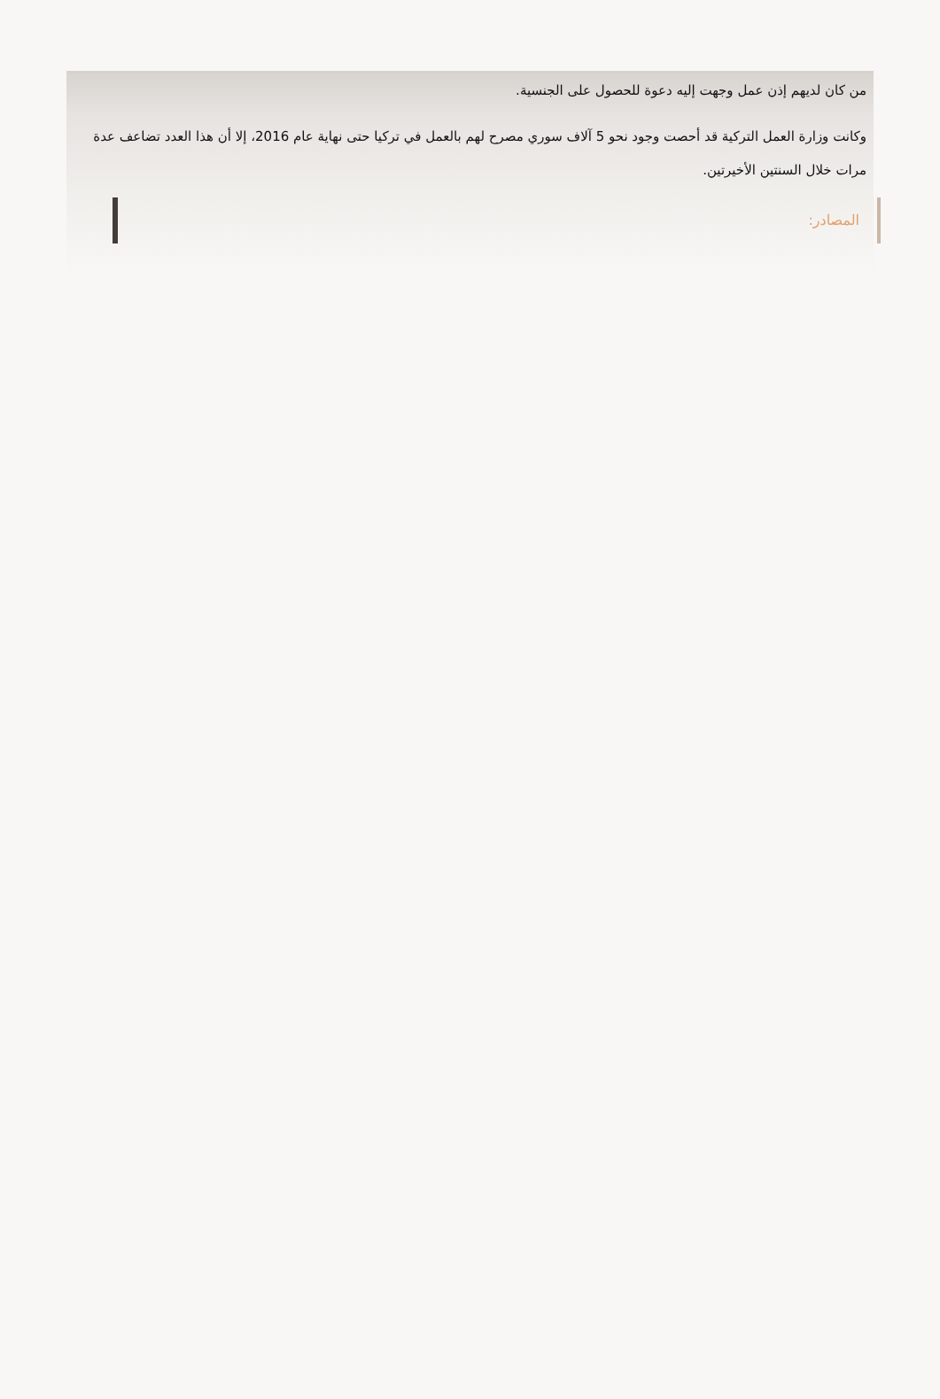من كان لديهم إذن عمل وجهت إليه دعوة للحصول على الجنسية.
وكانت وزارة العمل التركية قد أحصت وجود نحو 5 آلاف سوري مصرح لهم بالعمل في تركيا حتى نهاية عام 2016، إلا أن هذا العدد تضاعف عدة مرات خلال السنتين الأخيرتين.
المصادر: